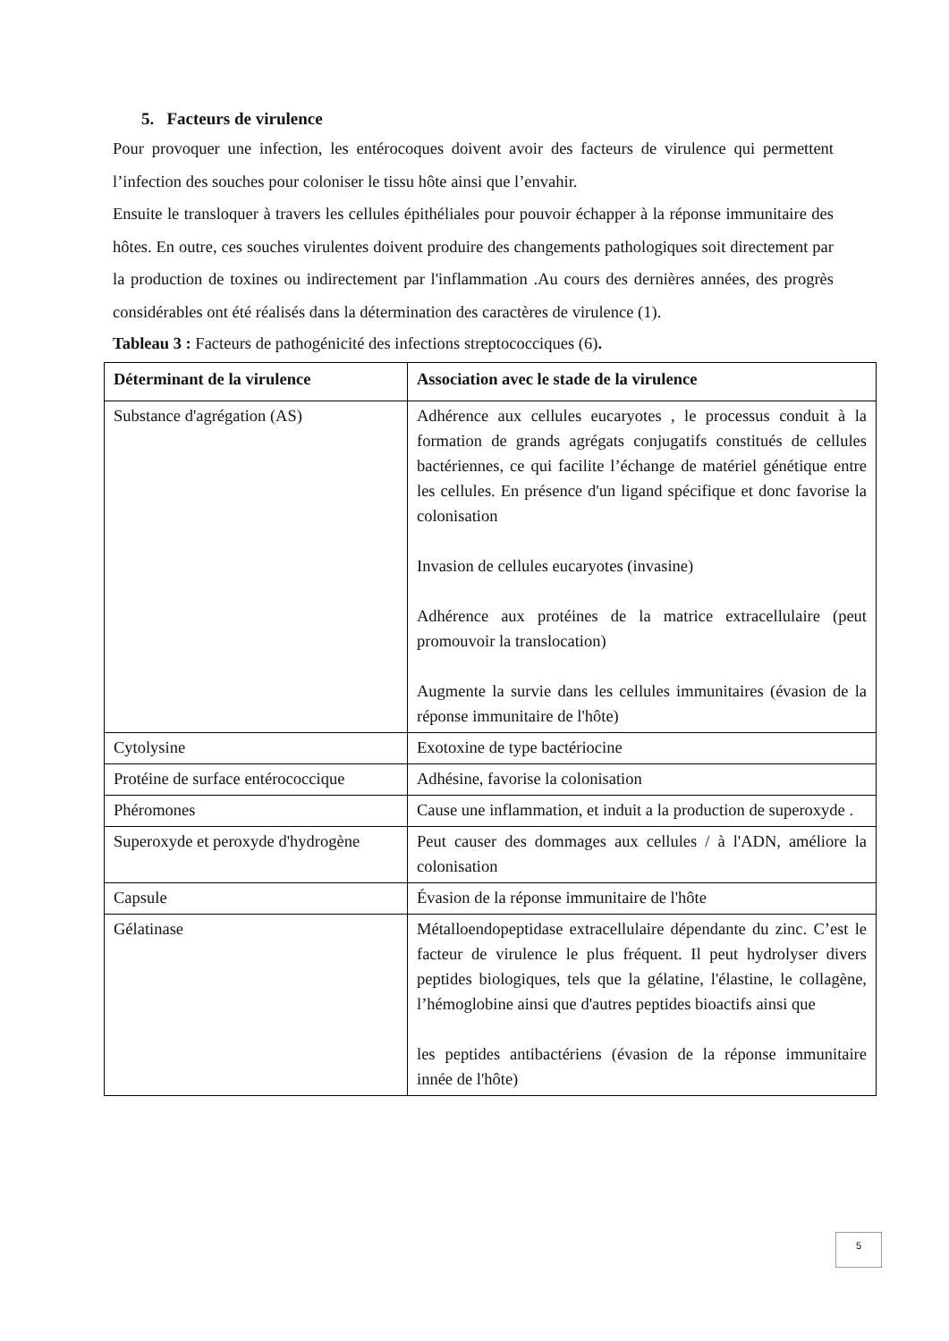5. Facteurs de virulence
Pour provoquer une infection, les entérocoques doivent avoir des facteurs de virulence qui permettent l’infection des souches pour coloniser le tissu hôte ainsi que l’envahir.
Ensuite le transloquer à travers les cellules épithéliales pour pouvoir échapper à la réponse immunitaire des hôtes. En outre, ces souches virulentes doivent produire des changements pathologiques soit directement par la production de toxines ou indirectement par l'inflammation .Au cours des dernières années, des progrès considérables ont été réalisés dans la détermination des caractères de virulence (1).
Tableau 3 : Facteurs de pathogénicité des infections streptococciques (6).
| Déterminant de la virulence | Association avec le stade de la virulence |
| --- | --- |
| Substance d'agrégation (AS) | Adhérence aux cellules eucaryotes , le processus conduit à la formation de grands agrégats conjugatifs constitués de cellules bactériennes, ce qui facilite l’échange de matériel génétique entre les cellules. En présence d'un ligand spécifique et donc favorise la colonisation Invasion de cellules eucaryotes (invasine) Adhérence aux protéines de la matrice extracellulaire (peut promouvoir la translocation) Augmente la survie dans les cellules immunitaires (évasion de la réponse immunitaire de l'hôte) |
| Cytolysine | Exotoxine de type bactériocine |
| Protéine de surface entérococcique | Adhésine, favorise la colonisation |
| Phéromones | Cause une inflammation, et induit a la production de superoxyde . |
| Superoxyde et peroxyde d'hydrogène | Peut causer des dommages aux cellules / à l'ADN, améliore la colonisation |
| Capsule | Évasion de la réponse immunitaire de l'hôte |
| Gélatinase | Métalloendopeptidase extracellulaire dépendante du zinc. C’est le facteur de virulence le plus fréquent. Il peut hydrolyser divers peptides biologiques, tels que la gélatine, l'élastine, le collagène, l’hémoglobine ainsi que d'autres peptides bioactifs ainsi que les peptides antibactériens (évasion de la réponse immunitaire innée de l'hôte) |
5